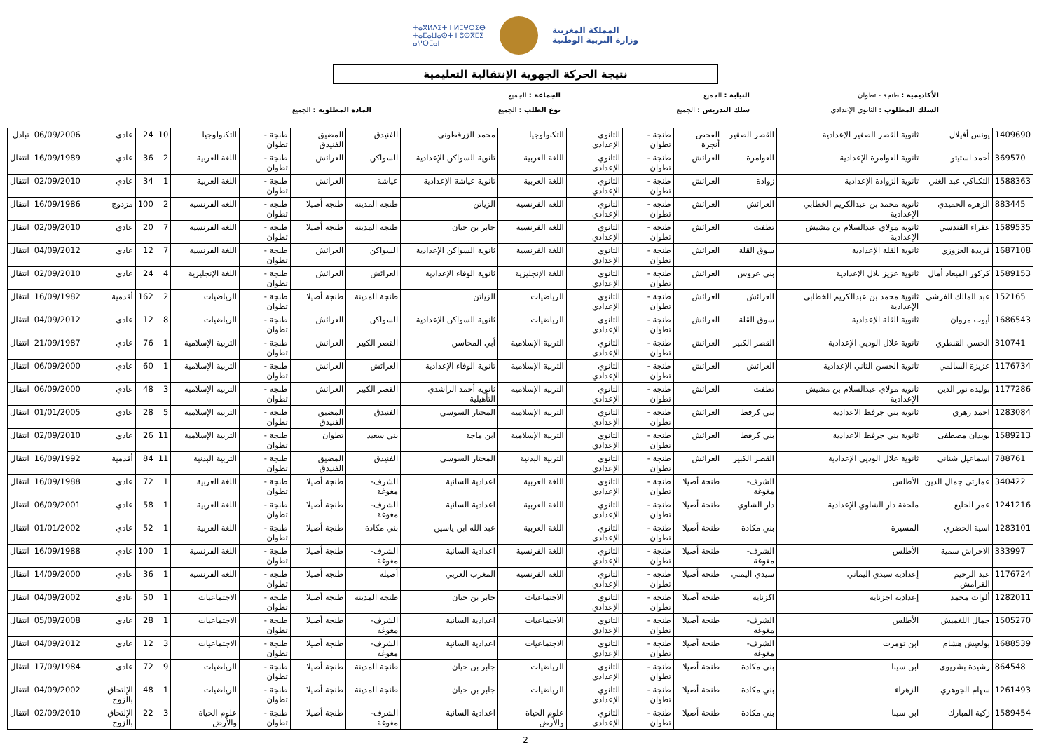ⵜⴰⴳⵍⴷⵉⵜ ⵏ ⵍⵎⵖⵔⵉⴱ
ⵜⴰⵎⴰⵡⴰⵙⵜ ⵏ ⵓⵙⴳⵎⵉ
ⴰⵖⵔⵎⴰⵏ
المملكة المغربية
وزارة التربية الوطنية
نتيجة الحركة الجهوية الإنتقالية التعليمية
الأكاديمية : طنجة - تطوان النيابة : الجميع الجماعة : الجميع
السلك المطلوب : الثانوي الإعدادي
سلك التدريس : الجميع نوع الطلب : الجميع المادة المطلوبة : الجميع
| 1409690 | يونس أفيلال | ثانوية القصر الصغير الإعدادية | القصر الصغير | الفحص أنجرة | طنجة - تطوان | الثانوي الإعدادي | التكنولوجيا | محمد الزرقطوني | الفنيدق | المضيق الفنيدق | طنجة - تطوان | التكنولوجيا | 10 | 24 | عادي | 06/09/2006 | تبادل |
| 369570 | أحمد استيتو | ثانوية العوامرة الإعدادية | العوامرة | العرائش | طنجة - تطوان | الثانوي الإعدادي | اللغة العربية | ثانوية السواكن الإعدادية | السواكن | العرائش | طنجة - تطوان | اللغة العربية | 2 | 36 | عادي | 16/09/1989 | انتقال |
| 1588363 | التكناكي عبد الغني | ثانوية الزوادة الإعدادية | زوادة | العرائش | طنجة - تطوان | الثانوي الإعدادي | اللغة العربية | ثانوية عياشة الإعدادية | عياشة | العرائش | طنجة - تطوان | اللغة العربية | 1 | 34 | عادي | 02/09/2010 | انتقال |
| 883445 | الزهرة الحميدي | ثانوية محمد بن عبدالكريم الخطابي الإعدادية | العرائش | العرائش | طنجة - تطوان | الثانوي الإعدادي | اللغة الفرنسية | الزياتن | طنجة المدينة | طنجة أصيلا | طنجة - تطوان | اللغة الفرنسية | 2 | 100 | مزدوج | 16/09/1986 | انتقال |
| 1589535 | عفراء القندسي | ثانوية مولاي عبدالسلام بن مشيش الإعدادية | تطفت | العرائش | طنجة - تطوان | الثانوي الإعدادي | اللغة الفرنسية | جابر بن حيان | طنجة المدينة | طنجة أصيلا | طنجة - تطوان | اللغة الفرنسية | 7 | 20 | عادي | 02/09/2010 | انتقال |
| 1687108 | فريدة العزوزي | ثانوية القلة الإعدادية | سوق القلة | العرائش | طنجة - تطوان | الثانوي الإعدادي | اللغة الفرنسية | ثانوية السواكن الإعدادية | السواكن | العرائش | طنجة - تطوان | اللغة الفرنسية | 7 | 12 | عادي | 04/09/2012 | انتقال |
| 1589153 | كركور الميعاد أمال | ثانوية عزيز بلال الإعدادية | بني عروس | العرائش | طنجة - تطوان | الثانوي الإعدادي | اللغة الإنجليزية | ثانوية الوفاء الإعدادية | العرائش | العرائش | طنجة - تطوان | اللغة الإنجليزية | 4 | 24 | عادي | 02/09/2010 | انتقال |
| 152165 | عبد المالك الفرشي | ثانوية محمد بن عبدالكريم الخطابي الإعدادية | العرائش | العرائش | طنجة - تطوان | الثانوي الإعدادي | الرياضيات | الزياتن | طنجة المدينة | طنجة أصيلا | طنجة - تطوان | الرياضيات | 2 | 162 | أقدمية | 16/09/1982 | انتقال |
| 1686543 | أيوب مروان | ثانوية القلة الإعدادية | سوق القلة | العرائش | طنجة - تطوان | الثانوي الإعدادي | الرياضيات | ثانوية السواكن الإعدادية | السواكن | العرائش | طنجة - تطوان | الرياضيات | 8 | 12 | عادي | 04/09/2012 | انتقال |
| 310741 | الحسن القنطري | ثانوية علال الوديي الإعدادية | القصر الكبير | العرائش | طنجة - تطوان | الثانوي الإعدادي | التربية الإسلامية | أبي المحاسن | القصر الكبير | العرائش | طنجة - تطوان | التربية الإسلامية | 1 | 76 | عادي | 21/09/1987 | انتقال |
| 1176734 | عزيزة السالمي | ثانوية الحسن الثاني الإعدادية | العرائش | العرائش | طنجة - تطوان | الثانوي الإعدادي | التربية الإسلامية | ثانوية الوفاء الإعدادية | العرائش | العرائش | طنجة - تطوان | التربية الإسلامية | 1 | 60 | عادي | 06/09/2000 | انتقال |
| 1177286 | بوليدة نور الدين | ثانوية مولاي عبدالسلام بن مشيش الإعدادية | تطفت | العرائش | طنجة - تطوان | الثانوي الإعدادي | التربية الإسلامية | ثانوية أحمد الراشدي التأهيلية | القصر الكبير | العرائش | طنجة - تطوان | التربية الإسلامية | 3 | 48 | عادي | 06/09/2000 | انتقال |
| 1283084 | احمد زهري | ثانوية بني جرفط الاعدادية | بني كرفط | العرائش | طنجة - تطوان | الثانوي الإعدادي | التربية الإسلامية | المختار السوسي | الفنيدق | المضيق الفنيدق | طنجة - تطوان | التربية الإسلامية | 5 | 28 | عادي | 01/01/2005 | انتقال |
| 1589213 | بويدان مصطفى | ثانوية بني جرفط الاعدادية | بني كرفط | العرائش | طنجة - تطوان | الثانوي الإعدادي | التربية الإسلامية | ابن ماجة | بني سعيد | تطوان | طنجة - تطوان | التربية الإسلامية | 11 | 26 | عادي | 02/09/2010 | انتقال |
| 788761 | اسماعيل شناني | ثانوية علال الوديي الإعدادية | القصر الكبير | العرائش | طنجة - تطوان | الثانوي الإعدادي | التربية البدنية | المختار السوسي | الفنيدق | المضيق الفنيدق | طنجة - تطوان | التربية البدنية | 11 | 84 | أقدمية | 16/09/1992 | انتقال |
| 340422 | عمارتي جمال الدين | الأطلس | الشرف- مغوغة | طنجة أصيلا | طنجة - تطوان | الثانوي الإعدادي | اللغة العربية | اعدادية السانية | الشرف- مغوغة | طنجة أصيلا | طنجة - تطوان | اللغة العربية | 1 | 72 | عادي | 16/09/1988 | انتقال |
| 1241216 | عمر الخليع | ملحقة دار الشاوي الإعدادية | دار الشاوي | طنجة أصيلا | طنجة - تطوان | الثانوي الإعدادي | اللغة العربية | اعدادية السانية | الشرف- مغوغة | طنجة أصيلا | طنجة - تطوان | اللغة العربية | 1 | 58 | عادي | 06/09/2001 | انتقال |
| 1283101 | اسية الحضري | المسيرة | بني مكادة | طنجة أصيلا | طنجة - تطوان | الثانوي الإعدادي | اللغة العربية | عبد الله ابن ياسين | بني مكادة | طنجة أصيلا | طنجة - تطوان | اللغة العربية | 1 | 52 | عادي | 01/01/2002 | انتقال |
| 333997 | الاحراش سمية | الأطلس | الشرف- مغوغة | طنجة أصيلا | طنجة - تطوان | الثانوي الإعدادي | اللغة الفرنسية | اعدادية السانية | الشرف- مغوغة | طنجة أصيلا | طنجة - تطوان | اللغة الفرنسية | 1 | 100 | عادي | 16/09/1988 | انتقال |
| 1176724 | عبد الرحيم القرامش | إعدادية سيدي اليماني | سيدي اليمني | طنجة أصيلا | طنجة - تطوان | الثانوي الإعدادي | اللغة الفرنسية | المغرب العربي | أصيلة | طنجة أصيلا | طنجة - تطوان | اللغة الفرنسية | 1 | 36 | عادي | 14/09/2000 | انتقال |
| 1282011 | ألواث محمد | إعدادية اجزناية | اكزناية | طنجة أصيلا | طنجة - تطوان | الثانوي الإعدادي | الاجتماعيات | جابر بن حيان | طنجة المدينة | طنجة أصيلا | طنجة - تطوان | الاجتماعيات | 1 | 50 | عادي | 04/09/2002 | انتقال |
| 1505270 | جمال اللغميش | الأطلس | الشرف- مغوغة | طنجة أصيلا | طنجة - تطوان | الثانوي الإعدادي | الاجتماعيات | اعدادية السانية | الشرف- مغوغة | طنجة أصيلا | طنجة - تطوان | الاجتماعيات | 1 | 28 | عادي | 05/09/2008 | انتقال |
| 1688539 | بولعيش هشام | ابن تومرت | الشرف- مغوغة | طنجة أصيلا | طنجة - تطوان | الثانوي الإعدادي | الاجتماعيات | اعدادية السانية | الشرف- مغوغة | طنجة أصيلا | طنجة - تطوان | الاجتماعيات | 3 | 12 | عادي | 04/09/2012 | انتقال |
| 864548 | رشيدة بشريوي | ابن سينا | بني مكادة | طنجة أصيلا | طنجة - تطوان | الثانوي الإعدادي | الرياضيات | جابر بن حيان | طنجة المدينة | طنجة أصيلا | طنجة - تطوان | الرياضيات | 9 | 72 | عادي | 17/09/1984 | انتقال |
| 1261493 | سهام الجوهري | الزهراء | بني مكادة | طنجة أصيلا | طنجة - تطوان | الثانوي الإعدادي | الرياضيات | جابر بن حيان | طنجة المدينة | طنجة أصيلا | طنجة - تطوان | الرياضيات | 1 | 48 | الإلتحاق بالزوج | 04/09/2002 | انتقال |
| 1589454 | زكية المبارك | ابن سينا | بني مكادة | طنجة أصيلا | طنجة - تطوان | الثانوي الإعدادي | علوم الحياة والأرض | اعدادية السانية | الشرف- مغوغة | طنجة أصيلا | طنجة - تطوان | علوم الحياة والأرض | 3 | 22 | الإلتحاق بالزوج | 02/09/2010 | انتقال |
2